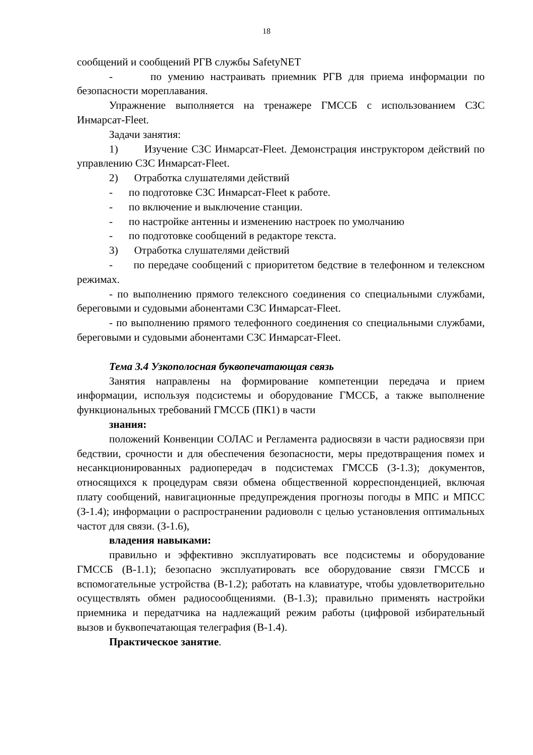18
сообщений и сообщений РГВ службы SafetyNET
- по умению настраивать приемник РГВ для приема информации по безопасности мореплавания.
Упражнение выполняется на тренажере ГМССБ с использованием СЗС Инмарсат-Fleet.
Задачи занятия:
1) Изучение СЗС Инмарсат-Fleet. Демонстрация инструктором действий по управлению СЗС Инмарсат-Fleet.
2) Отработка слушателями действий
- по подготовке СЗС Инмарсат-Fleet к работе.
- по включение и выключение станции.
- по настройке антенны и изменению настроек по умолчанию
- по подготовке сообщений в редакторе текста.
3) Отработка слушателями действий
- по передаче сообщений с приоритетом бедствие в телефонном и телексном режимах.
- по выполнению прямого телексного соединения со специальными службами, береговыми и судовыми абонентами СЗС Инмарсат-Fleet.
- по выполнению прямого телефонного соединения со специальными службами, береговыми и судовыми абонентами СЗС Инмарсат-Fleet.
Тема 3.4 Узкополосная буквопечатающая связь
Занятия направлены на формирование компетенции передача и прием информации, используя подсистемы и оборудование ГМССБ, а также выполнение функциональных требований ГМССБ (ПК1) в части
знания:
положений Конвенции СОЛАС и Регламента радиосвязи в части радиосвязи при бедствии, срочности и для обеспечения безопасности, меры предотвращения помех и несанкционированных радиопередач в подсистемах ГМССБ (З-1.3); документов, относящихся к процедурам связи обмена общественной корреспонденцией, включая плату сообщений, навигационные предупреждения прогнозы погоды в МПС и МПСС (З-1.4); информации о распространении радиоволн с целью установления оптимальных частот для связи. (З-1.6),
владения навыками:
правильно и эффективно эксплуатировать все подсистемы и оборудование ГМССБ (В-1.1); безопасно эксплуатировать все оборудование связи ГМССБ и вспомогательные устройства (В-1.2); работать на клавиатуре, чтобы удовлетворительно осуществлять обмен радиосообщениями. (В-1.3); правильно применять настройки приемника и передатчика на надлежащий режим работы (цифровой избирательный вызов и буквопечатающая телеграфия (В-1.4).
Практическое занятие.